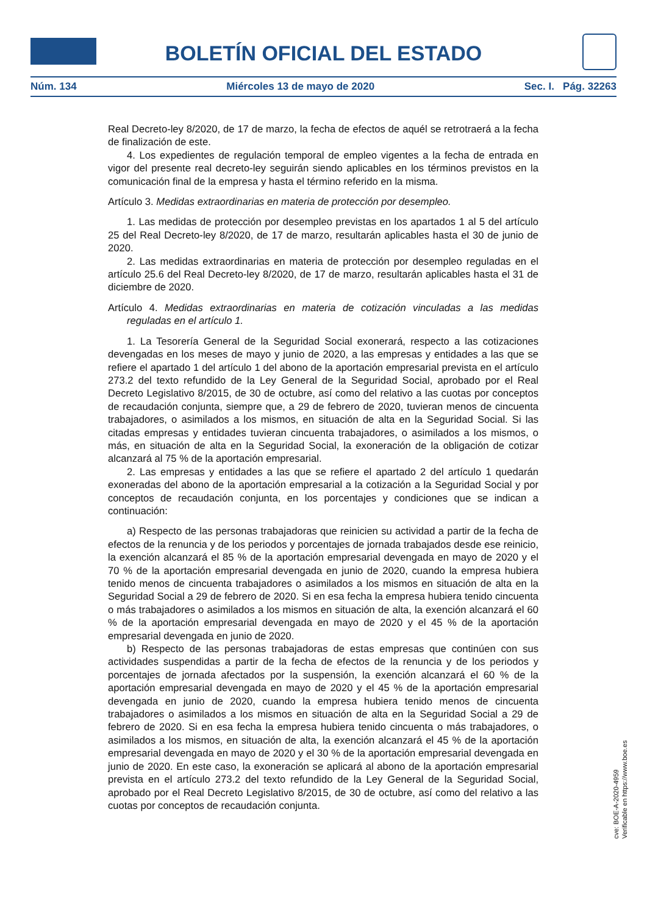BOLETÍN OFICIAL DEL ESTADO
Núm. 134 Miércoles 13 de mayo de 2020 Sec. I. Pág. 32263
Real Decreto-ley 8/2020, de 17 de marzo, la fecha de efectos de aquél se retrotraerá a la fecha de finalización de este.
4. Los expedientes de regulación temporal de empleo vigentes a la fecha de entrada en vigor del presente real decreto-ley seguirán siendo aplicables en los términos previstos en la comunicación final de la empresa y hasta el término referido en la misma.
Artículo 3. Medidas extraordinarias en materia de protección por desempleo.
1. Las medidas de protección por desempleo previstas en los apartados 1 al 5 del artículo 25 del Real Decreto-ley 8/2020, de 17 de marzo, resultarán aplicables hasta el 30 de junio de 2020.
2. Las medidas extraordinarias en materia de protección por desempleo reguladas en el artículo 25.6 del Real Decreto-ley 8/2020, de 17 de marzo, resultarán aplicables hasta el 31 de diciembre de 2020.
Artículo 4. Medidas extraordinarias en materia de cotización vinculadas a las medidas reguladas en el artículo 1.
1. La Tesorería General de la Seguridad Social exonerará, respecto a las cotizaciones devengadas en los meses de mayo y junio de 2020, a las empresas y entidades a las que se refiere el apartado 1 del artículo 1 del abono de la aportación empresarial prevista en el artículo 273.2 del texto refundido de la Ley General de la Seguridad Social, aprobado por el Real Decreto Legislativo 8/2015, de 30 de octubre, así como del relativo a las cuotas por conceptos de recaudación conjunta, siempre que, a 29 de febrero de 2020, tuvieran menos de cincuenta trabajadores, o asimilados a los mismos, en situación de alta en la Seguridad Social. Si las citadas empresas y entidades tuvieran cincuenta trabajadores, o asimilados a los mismos, o más, en situación de alta en la Seguridad Social, la exoneración de la obligación de cotizar alcanzará al 75 % de la aportación empresarial.
2. Las empresas y entidades a las que se refiere el apartado 2 del artículo 1 quedarán exoneradas del abono de la aportación empresarial a la cotización a la Seguridad Social y por conceptos de recaudación conjunta, en los porcentajes y condiciones que se indican a continuación:
a) Respecto de las personas trabajadoras que reinicien su actividad a partir de la fecha de efectos de la renuncia y de los periodos y porcentajes de jornada trabajados desde ese reinicio, la exención alcanzará el 85 % de la aportación empresarial devengada en mayo de 2020 y el 70 % de la aportación empresarial devengada en junio de 2020, cuando la empresa hubiera tenido menos de cincuenta trabajadores o asimilados a los mismos en situación de alta en la Seguridad Social a 29 de febrero de 2020. Si en esa fecha la empresa hubiera tenido cincuenta o más trabajadores o asimilados a los mismos en situación de alta, la exención alcanzará el 60 % de la aportación empresarial devengada en mayo de 2020 y el 45 % de la aportación empresarial devengada en junio de 2020.
b) Respecto de las personas trabajadoras de estas empresas que continúen con sus actividades suspendidas a partir de la fecha de efectos de la renuncia y de los periodos y porcentajes de jornada afectados por la suspensión, la exención alcanzará el 60 % de la aportación empresarial devengada en mayo de 2020 y el 45 % de la aportación empresarial devengada en junio de 2020, cuando la empresa hubiera tenido menos de cincuenta trabajadores o asimilados a los mismos en situación de alta en la Seguridad Social a 29 de febrero de 2020. Si en esa fecha la empresa hubiera tenido cincuenta o más trabajadores, o asimilados a los mismos, en situación de alta, la exención alcanzará el 45 % de la aportación empresarial devengada en mayo de 2020 y el 30 % de la aportación empresarial devengada en junio de 2020. En este caso, la exoneración se aplicará al abono de la aportación empresarial prevista en el artículo 273.2 del texto refundido de la Ley General de la Seguridad Social, aprobado por el Real Decreto Legislativo 8/2015, de 30 de octubre, así como del relativo a las cuotas por conceptos de recaudación conjunta.
cve: BOE-A-2020-4959
Verificable en https://www.boe.es